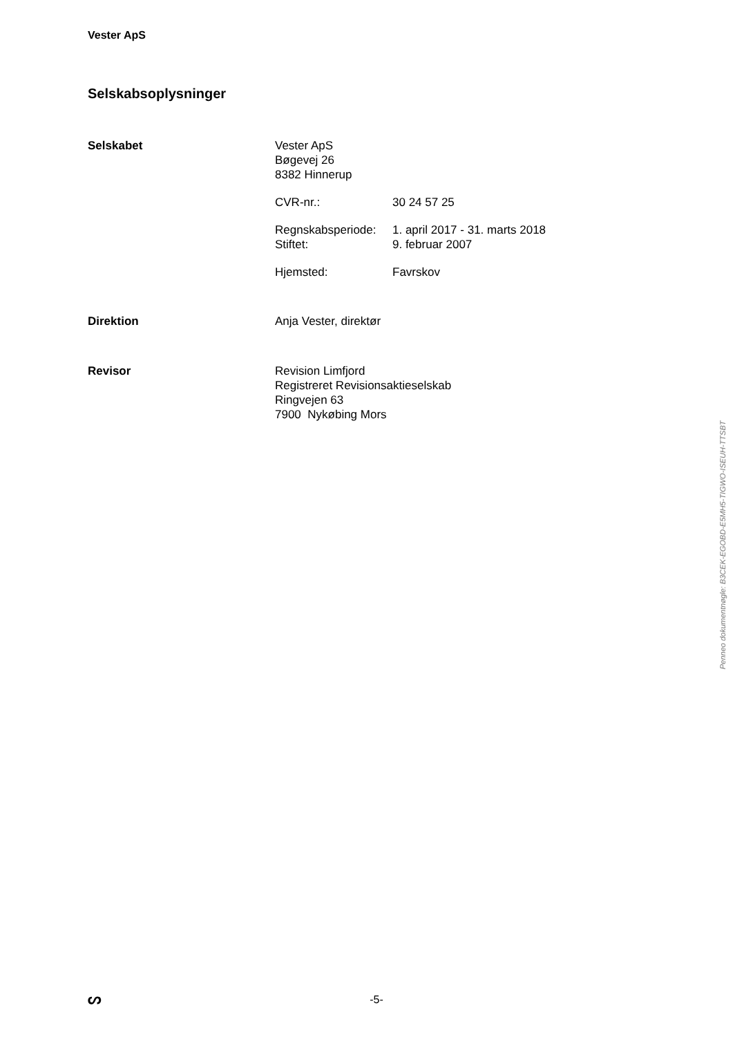Vester ApS
Selskabsoplysninger
Selskabet Vester ApS
Bøgevej 26
8382 Hinnerup
CVR-nr.: 30 24 57 25
Regnskabsperiode:
Stiftet:
1. april 2017 - 31. marts 2018
9. februar 2007
Hjemsted: Favrskov
Direktion Anja Vester, direktør
Revisor Revision Limfjord
Registreret Revisionsaktieselskab
Ringvejen 63
7900 Nykøbing Mors
Penneo dokumentnøgle: B3CEK-EGOBD-E5MH5-TIGWO-ISEUH-TTSBT
ᔕ
-5-